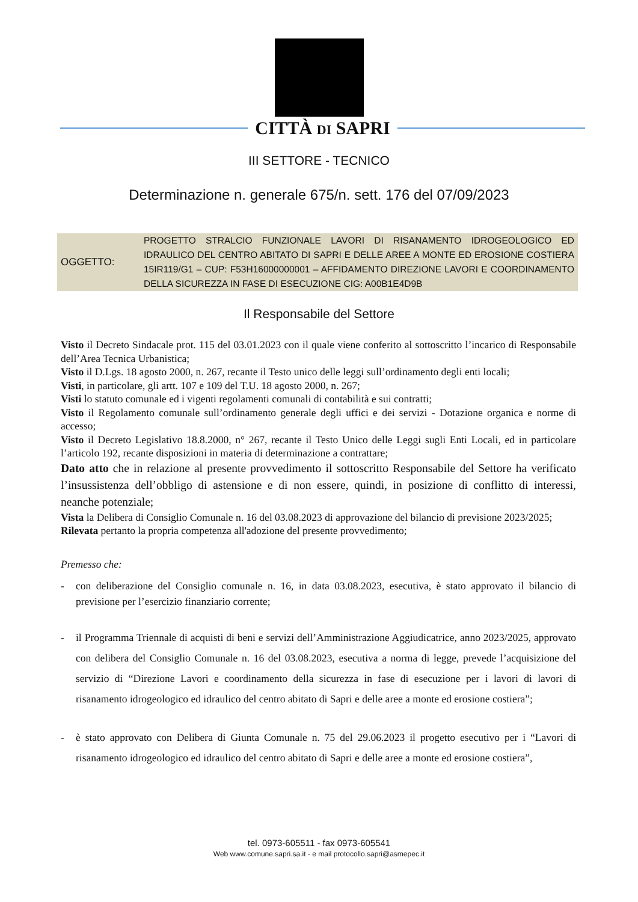CITTÀ DI SAPRI
III SETTORE - TECNICO
Determinazione n. generale 675/n. sett. 176 del 07/09/2023
OGGETTO:
PROGETTO STRALCIO FUNZIONALE LAVORI DI RISANAMENTO IDROGEOLOGICO ED IDRAULICO DEL CENTRO ABITATO DI SAPRI E DELLE AREE A MONTE ED EROSIONE COSTIERA 15IR119/G1 – CUP: F53H16000000001 – AFFIDAMENTO DIREZIONE LAVORI E COORDINAMENTO DELLA SICUREZZA IN FASE DI ESECUZIONE CIG: A00B1E4D9B
Il Responsabile del Settore
Visto il Decreto Sindacale prot. 115 del 03.01.2023 con il quale viene conferito al sottoscritto l’incarico di Responsabile dell’Area Tecnica Urbanistica;
Visto il D.Lgs. 18 agosto 2000, n. 267, recante il Testo unico delle leggi sull’ordinamento degli enti locali;
Visti, in particolare, gli artt. 107 e 109 del T.U. 18 agosto 2000, n. 267;
Visti lo statuto comunale ed i vigenti regolamenti comunali di contabilità e sui contratti;
Visto il Regolamento comunale sull’ordinamento generale degli uffici e dei servizi - Dotazione organica e norme di accesso;
Visto il Decreto Legislativo 18.8.2000, n° 267, recante il Testo Unico delle Leggi sugli Enti Locali, ed in particolare l’articolo 192, recante disposizioni in materia di determinazione a contrattare;
Dato atto che in relazione al presente provvedimento il sottoscritto Responsabile del Settore ha verificato l’insussistenza dell’obbligo di astensione e di non essere, quindi, in posizione di conflitto di interessi, neanche potenziale;
Vista la Delibera di Consiglio Comunale n. 16 del 03.08.2023 di approvazione del bilancio di previsione 2023/2025;
Rilevata pertanto la propria competenza all'adozione del presente provvedimento;
Premesso che:
- con deliberazione del Consiglio comunale n. 16, in data 03.08.2023, esecutiva, è stato approvato il bilancio di previsione per l’esercizio finanziario corrente;
- il Programma Triennale di acquisti di beni e servizi dell’Amministrazione Aggiudicatrice, anno 2023/2025, approvato con delibera del Consiglio Comunale n. 16 del 03.08.2023, esecutiva a norma di legge, prevede l’acquisizione del servizio di “Direzione Lavori e coordinamento della sicurezza in fase di esecuzione per i lavori di lavori di risanamento idrogeologico ed idraulico del centro abitato di Sapri e delle aree a monte ed erosione costiera”;
- è stato approvato con Delibera di Giunta Comunale n. 75 del 29.06.2023 il progetto esecutivo per i “Lavori di risanamento idrogeologico ed idraulico del centro abitato di Sapri e delle aree a monte ed erosione costiera”,
tel. 0973-605511 - fax 0973-605541
Web www.comune.sapri.sa.it - e mail protocollo.sapri@asmepec.it